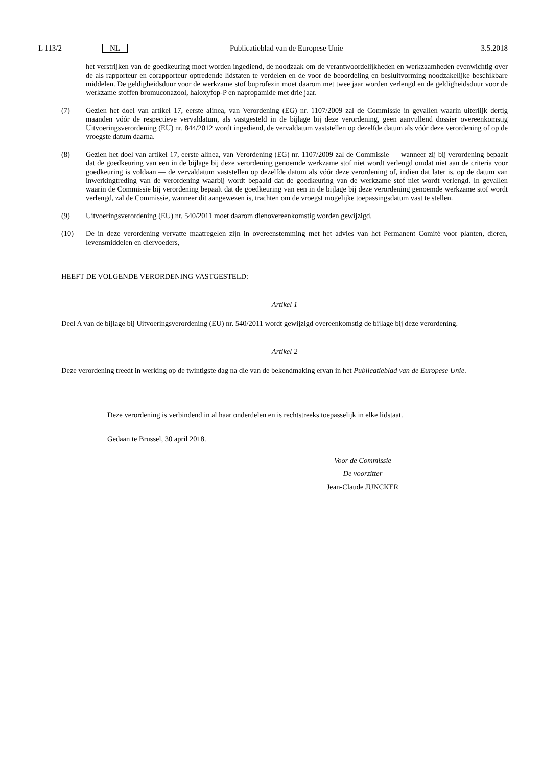L 113/2 NL Publicatieblad van de Europese Unie 3.5.2018
het verstrijken van de goedkeuring moet worden ingediend, de noodzaak om de verantwoordelijkheden en werkzaamheden evenwichtig over de als rapporteur en corapporteur optredende lidstaten te verdelen en de voor de beoordeling en besluitvorming noodzakelijke beschikbare middelen. De geldigheidsduur voor de werkzame stof buprofezin moet daarom met twee jaar worden verlengd en de geldigheidsduur voor de werkzame stoffen bromuconazool, haloxyfop-P en napropamide met drie jaar.
(7) Gezien het doel van artikel 17, eerste alinea, van Verordening (EG) nr. 1107/2009 zal de Commissie in gevallen waarin uiterlijk dertig maanden vóór de respectieve vervaldatum, als vastgesteld in de bijlage bij deze verordening, geen aanvullend dossier overeenkomstig Uitvoeringsverordening (EU) nr. 844/2012 wordt ingediend, de vervaldatum vaststellen op dezelfde datum als vóór deze verordening of op de vroegste datum daarna.
(8) Gezien het doel van artikel 17, eerste alinea, van Verordening (EG) nr. 1107/2009 zal de Commissie — wanneer zij bij verordening bepaalt dat de goedkeuring van een in de bijlage bij deze verordening genoemde werkzame stof niet wordt verlengd omdat niet aan de criteria voor goedkeuring is voldaan — de vervaldatum vaststellen op dezelfde datum als vóór deze verordening of, indien dat later is, op de datum van inwerkingtreding van de verordening waarbij wordt bepaald dat de goedkeuring van de werkzame stof niet wordt verlengd. In gevallen waarin de Commissie bij verordening bepaalt dat de goedkeuring van een in de bijlage bij deze verordening genoemde werkzame stof wordt verlengd, zal de Commissie, wanneer dit aangewezen is, trachten om de vroegst mogelijke toepassingsdatum vast te stellen.
(9) Uitvoeringsverordening (EU) nr. 540/2011 moet daarom dienovereenkomstig worden gewijzigd.
(10) De in deze verordening vervatte maatregelen zijn in overeenstemming met het advies van het Permanent Comité voor planten, dieren, levensmiddelen en diervoeders,
HEEFT DE VOLGENDE VERORDENING VASTGESTELD:
Artikel 1
Deel A van de bijlage bij Uitvoeringsverordening (EU) nr. 540/2011 wordt gewijzigd overeenkomstig de bijlage bij deze verordening.
Artikel 2
Deze verordening treedt in werking op de twintigste dag na die van de bekendmaking ervan in het Publicatieblad van de Europese Unie.
Deze verordening is verbindend in al haar onderdelen en is rechtstreeks toepasselijk in elke lidstaat.
Gedaan te Brussel, 30 april 2018.
Voor de Commissie
De voorzitter
Jean-Claude JUNCKER